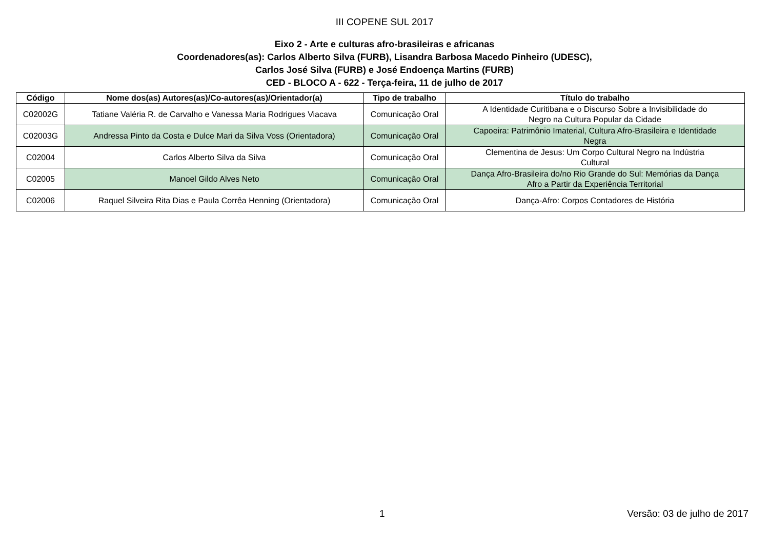III COPENE SUL 2017
Eixo 2 - Arte e culturas afro-brasileiras e africanas
Coordenadores(as): Carlos Alberto Silva (FURB), Lisandra Barbosa Macedo Pinheiro (UDESC),
Carlos José Silva (FURB) e José Endoença Martins (FURB)
CED - BLOCO A - 622 - Terça-feira, 11 de julho de 2017
| Código | Nome dos(as) Autores(as)/Co-autores(as)/Orientador(a) | Tipo de trabalho | Título do trabalho |
| --- | --- | --- | --- |
| C02002G | Tatiane Valéria R. de Carvalho e Vanessa Maria Rodrigues Viacava | Comunicação Oral | A Identidade Curitibana e o Discurso Sobre a Invisibilidade do Negro na Cultura Popular da Cidade |
| C02003G | Andressa Pinto da Costa e Dulce Mari da Silva Voss (Orientadora) | Comunicação Oral | Capoeira: Patrimônio Imaterial, Cultura Afro-Brasileira e Identidade Negra |
| C02004 | Carlos Alberto Silva da Silva | Comunicação Oral | Clementina de Jesus: Um Corpo Cultural Negro na Indústria Cultural |
| C02005 | Manoel Gildo Alves Neto | Comunicação Oral | Dança Afro-Brasileira do/no Rio Grande do Sul: Memórias da Dança Afro a Partir da Experiência Territorial |
| C02006 | Raquel Silveira Rita Dias e Paula Corrêa Henning (Orientadora) | Comunicação Oral | Dança-Afro: Corpos Contadores de História |
1 Versão: 03 de julho de 2017